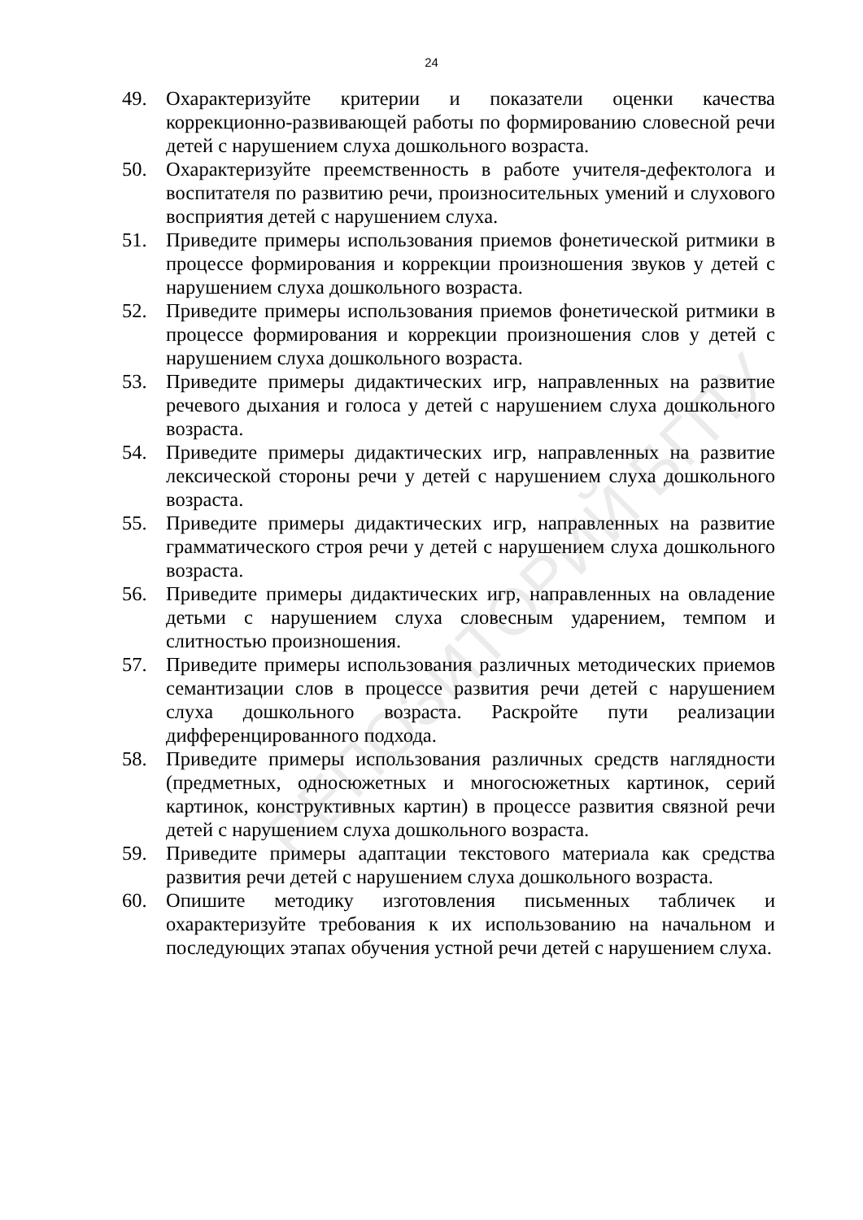24
49. Охарактеризуйте критерии и показатели оценки качества коррекционно-развивающей работы по формированию словесной речи детей с нарушением слуха дошкольного возраста.
50. Охарактеризуйте преемственность в работе учителя-дефектолога и воспитателя по развитию речи, произносительных умений и слухового восприятия детей с нарушением слуха.
51. Приведите примеры использования приемов фонетической ритмики в процессе формирования и коррекции произношения звуков у детей с нарушением слуха дошкольного возраста.
52. Приведите примеры использования приемов фонетической ритмики в процессе формирования и коррекции произношения слов у детей с нарушением слуха дошкольного возраста.
53. Приведите примеры дидактических игр, направленных на развитие речевого дыхания и голоса у детей с нарушением слуха дошкольного возраста.
54. Приведите примеры дидактических игр, направленных на развитие лексической стороны речи у детей с нарушением слуха дошкольного возраста.
55. Приведите примеры дидактических игр, направленных на развитие грамматического строя речи у детей с нарушением слуха дошкольного возраста.
56. Приведите примеры дидактических игр, направленных на овладение детьми с нарушением слуха словесным ударением, темпом и слитностью произношения.
57. Приведите примеры использования различных методических приемов семантизации слов в процессе развития речи детей с нарушением слуха дошкольного возраста. Раскройте пути реализации дифференцированного подхода.
58. Приведите примеры использования различных средств наглядности (предметных, односюжетных и многосюжетных картинок, серий картинок, конструктивных картин) в процессе развития связной речи детей с нарушением слуха дошкольного возраста.
59. Приведите примеры адаптации текстового материала как средства развития речи детей с нарушением слуха дошкольного возраста.
60. Опишите методику изготовления письменных табличек и охарактеризуйте требования к их использованию на начальном и последующих этапах обучения устной речи детей с нарушением слуха.
РЕПОЗИТОРИЙ БГПУ